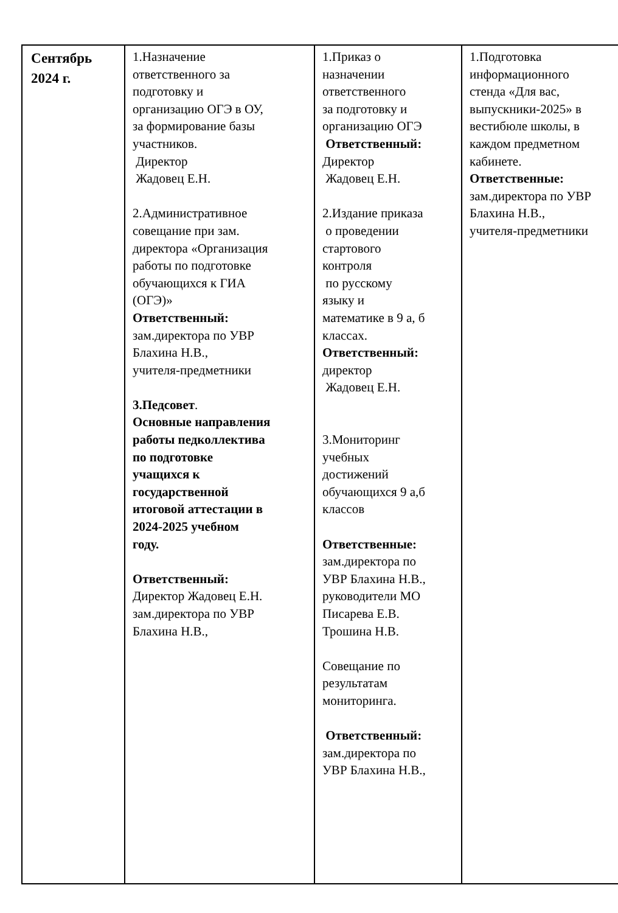| Сентябрь 2024 г. | 1.Назначение ответственного за подготовку и организацию ОГЭ в ОУ, за формирование базы участников. Директор Жадовец Е.Н. 2.Административное совещание при зам. директора «Организация работы по подготовке обучающихся к ГИА (ОГЭ)» Ответственный: зам.директора по УВР Блахина Н.В., учителя-предметники 3.Педсовет . Основные направления работы педколлектива по подготовке учащихся к государственной итоговой аттестации в 2024-2025 учебном году. Ответственный: Директор Жадовец Е.Н. зам.директора по УВР Блахина Н.В., | 1.Приказ о назначении ответственного за подготовку и организацию ОГЭ Ответственный: Директор Жадовец Е.Н. 2.Издание приказа о проведении стартового контроля по русскому языку и математике в 9 а, б классах. Ответственный: директор Жадовец Е.Н. 3.Мониторинг учебных достижений обучающихся 9 а,б классов Ответственные: зам.директора по УВР Блахина Н.В., руководители МО Писарева Е.В. Трошина Н.В. Совещание по результатам мониторинга. Ответственный: зам.директора по УВР Блахина Н.В., | 1.Подготовка информационного стенда «Для вас, выпускники-2025» в вестибюле школы, в каждом предметном кабинете. Ответственные: зам.директора по УВР Блахина Н.В., учителя-предметники |